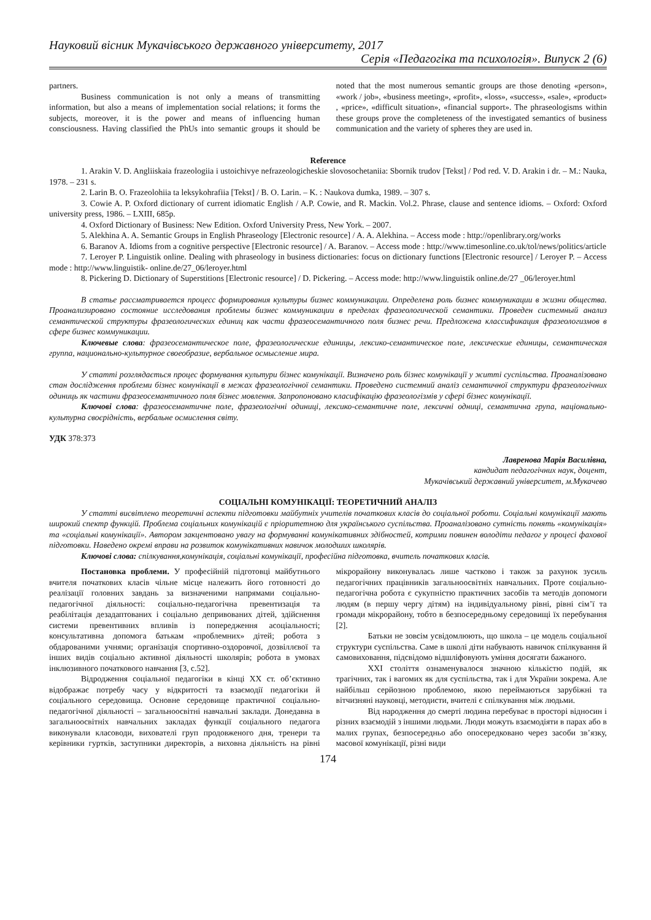Науковий вісник Мукачівського державного університету, 2017
Серія «Педагогіка та психологія». Випуск 2 (6)
partners.
Business communication is not only a means of transmitting information, but also a means of implementation social relations; it forms the subjects, moreover, it is the power and means of influencing human consciousness. Having classified the PhUs into semantic groups it should be noted that the most numerous semantic groups are those denoting «person», «work / job», «business meeting», «profit», «loss», «success», «sale», «product» , «price», «difficult situation», «financial support». The phraseologisms within these groups prove the completeness of the investigated semantics of business communication and the variety of spheres they are used in.
Reference
1. Arakin V. D. Angliiskaia frazeologiia i ustoichivye nefrazeologicheskie slovosochetaniia: Sbornik trudov [Tekst] / Pod red. V. D. Arakin i dr. – M.: Nauka, 1978. – 231 s.
2. Larin B. O. Frazeolohiia ta leksykohrafiia [Tekst] / B. O. Larin. – K. : Naukova dumka, 1989. – 307 s.
3. Cowie A. P. Oxford dictionary of current idiomatic English / A.P. Cowie, and R. Mackin. Vol.2. Phrase, clause and sentence idioms. – Oxford: Oxford university press, 1986. – LXIII, 685p.
4. Oxford Dictionary of Business: New Edition. Oxford University Press, New York. – 2007.
5. Alekhina A. A. Semantic Groups in English Phraseology [Electronic resource] / A. A. Alekhina. – Access mode : http://openlibrary.org/works
6. Baranov A. Idioms from a cognitive perspective [Electronic resource] / A. Baranov. – Access mode : http://www.timesonline.co.uk/tol/news/politics/article
7. Leroyer P. Linguistik online. Dealing with phraseology in business dictionaries: focus on dictionary functions [Electronic resource] / Leroyer P. – Access mode : http://www.linguistik- online.de/27_06/leroyer.html
8. Pickering D. Dictionary of Superstitions [Electronic resource] / D. Pickering. – Access mode: http://www.linguistik online.de/27 _06/leroyer.html
В статье рассматривается процесс формирования культуры бизнес коммуникации. Определена роль бизнес коммуникации в жизни общества. Проанализировано состояние исследования проблемы бизнес коммуникации в пределах фразеологической семантики. Проведен системный анализ семантической структуры фразеологических единиц как части фразеосемантичного поля бизнес речи. Предложена классификация фразеологизмов в сфере бизнес коммуникации.
Ключевые слова: фразеосемантическое поле, фразеологические единицы, лексико-семантическое поле, лексические единицы, семантическая группа, национально-культурное своеобразие, вербальное осмысление мира.
У статті розглядається процес формування культури бізнес комунікації. Визначено роль бізнес комунікації у житті суспільства. Проаналізовано стан дослідження проблеми бізнес комунікації в межах фразеологічної семантики. Проведено системний аналіз семантичної структури фразеологічних одиниць як частини фразеосемантичного поля бізнес мовлення. Запропоновано класифікацію фразеологізмів у сфері бізнес комунікації.
Ключові слова: фразеосемантичне поле, фразеологічні одиниці, лексико-семантичне поле, лексичні одниці, семантична група, національно-культурна своєрідність, вербальне осмислення світу.
УДК 378:373
Лавренова Марія Василівна,
кандидат педагогічних наук, доцент,
Мукачівський державний університет, м.Мукачево
СОЦІАЛЬНІ КОМУНІКАЦІЇ: ТЕОРЕТИЧНИЙ АНАЛІЗ
У статті висвітлено теоретичні аспекти підготовки майбутніх учителів початкових класів до соціальної роботи. Соціальні комунікації мають широкий спектр функцій. Проблема соціальних комунікацій є пріоритетною для українського суспільства. Проаналізовано сутність понять «комунікація» та «соціальні комунікації». Автором закцентовано увагу на формуванні комунікативних здібностей, котрими повинен володіти педагог у процесі фахової підготовки. Наведено окремі вправи на розвиток комунікативних навичок молодших школярів.
Ключові слова: спілкування,комунікація, соціальні комунікації, професійна підготовка, вчитель початкових класів.
Постановка проблеми. У професійній підготовці майбутнього вчителя початкових класів чільне місце належить його готовності до реалізації головних завдань за визначеними напрямами соціально-педагогічної діяльності: соціально-педагогічна превентизація та реабілітація дезадаптованих і соціально депривованих дітей, здійснення системи превентивних впливів із попередження асоціальності; консультативна допомога батькам «проблемних» дітей; робота з обдарованими учнями; організація спортивно-оздоровчої, дозвіллєвої та інших видів соціально активної діяльності школярів; робота в умовах інклюзивного початкового навчання [3, с.52].
Відродження соціальної педагогіки в кінці ХХ ст. об’єктивно відображає потребу часу у відкритості та взаємодії педагогіки й соціального середовища. Основне середовище практичної соціально-педагогічної діяльності – загальноосвітні навчальні заклади. Донедавна в загальноосвітніх навчальних закладах функції соціального педагога виконували класоводи, вихователі груп продовженого дня, тренери та керівники гуртків, заступники директорів, а виховна діяльність на рівні мікрорайону виконувалась лише частково і також за рахунок зусиль педагогічних працівників загальноосвітніх навчальних. Проте соціально-педагогічна робота є сукупністю практичних засобів та методів допомоги людям (в першу чергу дітям) на індивідуальному рівні, рівні сім’ї та громади мікрорайону, тобто в безпосередньому середовищі їх перебування [2].
Батьки не зовсім усвідомлюють, що школа – це модель соціальної структури суспільства. Саме в школі діти набувають навичок спілкування й самовиховання, підсвідомо відшліфовують уміння досягати бажаного.
XXI століття ознаменувалося значною кількістю подій, як трагічних, так і вагомих як для суспільства, так і для України зокрема. Але найбільш серйозною проблемою, якою переймаються зарубіжні та вітчизняні науковці, методисти, вчителі є спілкування між людьми.
Від народження до смерті людина перебуває в просторі відносин і різних взаємодій з іншими людьми. Люди можуть взаємодіяти в парах або в малих групах, безпосередньо або опосередковано через засоби зв’язку, масової комунікації, різні види
174